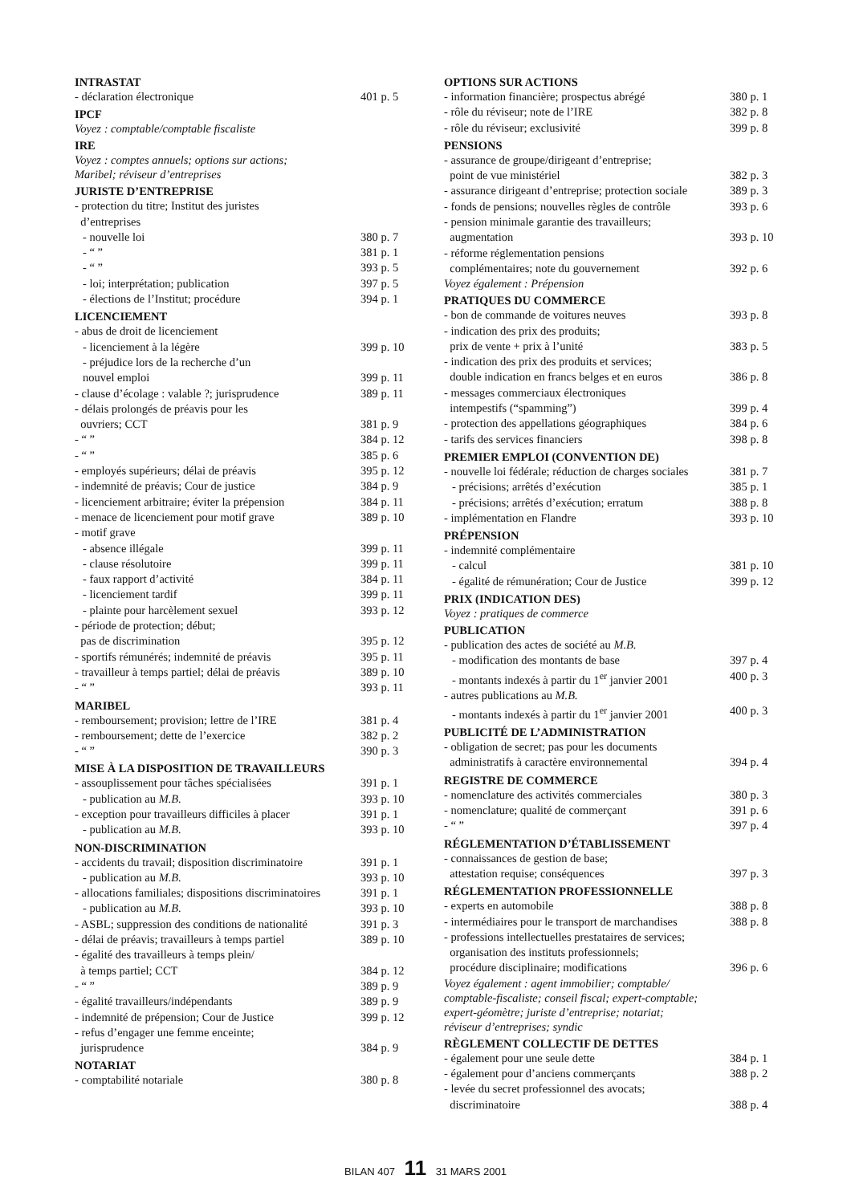INTRASTAT
- déclaration électronique 401 p. 5
IPCF
Voyez : comptable/comptable fiscaliste
IRE
Voyez : comptes annuels; options sur actions;
Maribel; réviseur d’entreprises
JURISTE D’ENTREPRISE
- protection du titre; Institut des juristes
d’entreprises
- nouvelle loi 380 p. 7
- “ ” 381 p. 1
- “ ” 393 p. 5
- loi; interprétation; publication 397 p. 5
- élections de l’Institut; procédure 394 p. 1
LICENCIEMENT
- abus de droit de licenciement
- licenciement à la légère 399 p. 10
- préjudice lors de la recherche d’un
nouvel emploi
399 p. 11
- clause d’écolage : valable ?; jurisprudence 389 p. 11
- délais prolongés de préavis pour les
ouvriers; CCT
381 p. 9
- “ ” 384 p. 12
- “ ” 385 p. 6
- employés supérieurs; délai de préavis 395 p. 12
- indemnité de préavis; Cour de justice 384 p. 9
- licenciement arbitraire; éviter la prépension 384 p. 11
- menace de licenciement pour motif grave 389 p. 10
- motif grave
- absence illégale 399 p. 11
- clause résolutoire 399 p. 11
- faux rapport d’activité 384 p. 11
- licenciement tardif 399 p. 11
- plainte pour harcèlement sexuel 393 p. 12
- période de protection; début;
pas de discrimination
395 p. 12
- sportifs rémunérés; indemnité de préavis 395 p. 11
- travailleur à temps partiel; délai de préavis 389 p. 10
- “ ” 393 p. 11
MARIBEL
- remboursement; provision; lettre de l’IRE 381 p. 4
- remboursement; dette de l’exercice 382 p. 2
- “ ” 390 p. 3
MISE À LA DISPOSITION DE TRAVAILLEURS
- assouplissement pour tâches spécialisées 391 p. 1
- publication au M.B. 393 p. 10
- exception pour travailleurs difficiles à placer 391 p. 1
- publication au M.B. 393 p. 10
NON-DISCRIMINATION
- accidents du travail; disposition discriminatoire 391 p. 1
- publication au M.B. 393 p. 10
- allocations familiales; dispositions discriminatoires 391 p. 1
- publication au M.B. 393 p. 10
- ASBL; suppression des conditions de nationalité 391 p. 3
- délai de préavis; travailleurs à temps partiel 389 p. 10
- égalité des travailleurs à temps plein/
à temps partiel; CCT
384 p. 12
- “ ” 389 p. 9
- égalité travailleurs/indépendants 389 p. 9
- indemnité de prépension; Cour de Justice 399 p. 12
- refus d’engager une femme enceinte;
jurisprudence
384 p. 9
NOTARIAT
- comptabilité notariale 380 p. 8
OPTIONS SUR ACTIONS
- information financière; prospectus abrégé 380 p. 1
- rôle du réviseur; note de l’IRE 382 p. 8
- rôle du réviseur; exclusivité 399 p. 8
PENSIONS
- assurance de groupe/dirigeant d’entreprise;
point de vue ministériel
382 p. 3
- assurance dirigeant d’entreprise; protection sociale 389 p. 3
- fonds de pensions; nouvelles règles de contrôle 393 p. 6
- pension minimale garantie des travailleurs;
augmentation
393 p. 10
- réforme réglementation pensions
complémentaires; note du gouvernement
392 p. 6
Voyez également : Prépension
PRATIQUES DU COMMERCE
- bon de commande de voitures neuves 393 p. 8
- indication des prix des produits;
prix de vente + prix à l’unité
383 p. 5
- indication des prix des produits et services;
double indication en francs belges et en euros
386 p. 8
- messages commerciaux électroniques
intempestifs (“spamming”)
399 p. 4
- protection des appellations géographiques 384 p. 6
- tarifs des services financiers 398 p. 8
PREMIER EMPLOI (CONVENTION DE)
- nouvelle loi fédérale; réduction de charges sociales 381 p. 7
- précisions; arrêtés d’exécution 385 p. 1
- précisions; arrêtés d’exécution; erratum 388 p. 8
- implémentation en Flandre 393 p. 10
PRÉPENSION
- indemnité complémentaire
- calcul 381 p. 10
- égalité de rémunération; Cour de Justice 399 p. 12
PRIX (INDICATION DES)
Voyez : pratiques de commerce
PUBLICATION
- publication des actes de société au M.B.
- modification des montants de base 397 p. 4
- montants indexés à partir du 1<sup>er</sup> janvier 2001 400 p. 3
- autres publications au M.B.
- montants indexés à partir du 1<sup>er</sup> janvier 2001 400 p. 3
PUBLICITÉ DE L’ADMINISTRATION
- obligation de secret; pas pour les documents
administratifs à caractère environnemental
394 p. 4
REGISTRE DE COMMERCE
- nomenclature des activités commerciales 380 p. 3
- nomenclature; qualité de commerçant 391 p. 6
- “ ” 397 p. 4
RÉGLEMENTATION D’ÉTABLISSEMENT
- connaissances de gestion de base;
attestation requise; conséquences
397 p. 3
RÉGLEMENTATION PROFESSIONNELLE
- experts en automobile 388 p. 8
- intermédiaires pour le transport de marchandises 388 p. 8
- professions intellectuelles prestataires de services;
organisation des instituts professionnels;
procédure disciplinaire; modifications
396 p. 6
Voyez également : agent immobilier; comptable/
comptable-fiscaliste; conseil fiscal; expert-comptable;
expert-géomètre; juriste d’entreprise; notariat;
réviseur d’entreprises; syndic
RÈGLEMENT COLLECTIF DE DETTES
- également pour une seule dette 384 p. 1
- également pour d’anciens commerçants 388 p. 2
- levée du secret professionnel des avocats;
discriminatoire
388 p. 4
BILAN 407 11 31 MARS 2001